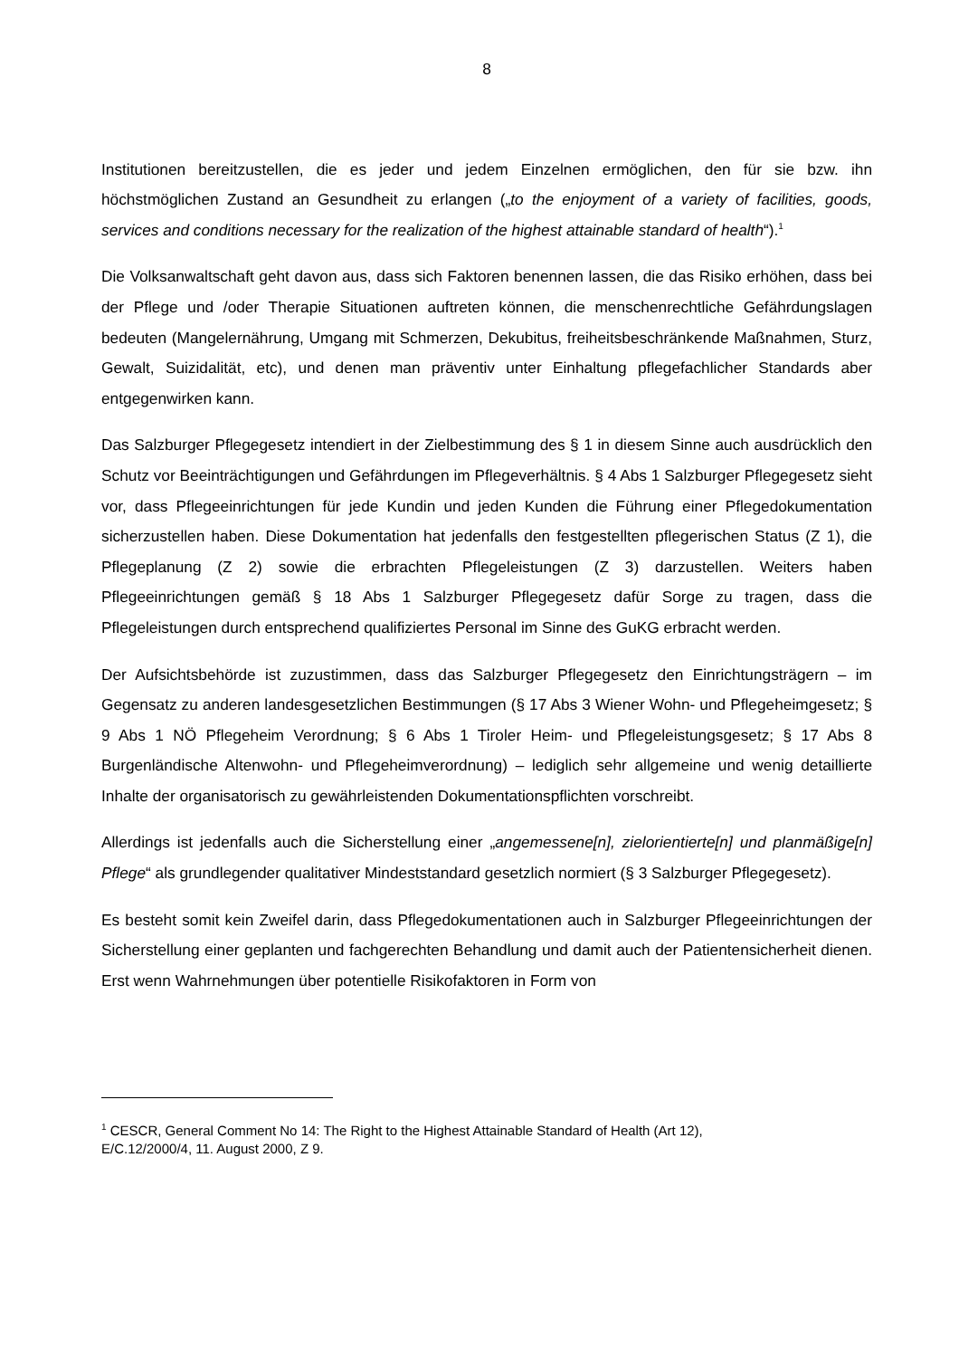8
Institutionen bereitzustellen, die es jeder und jedem Einzelnen ermöglichen, den für sie bzw. ihn höchstmöglichen Zustand an Gesundheit zu erlangen („to the enjoyment of a variety of facilities, goods, services and conditions necessary for the realization of the highest attainable standard of health“).<sup>1</sup>
Die Volksanwaltschaft geht davon aus, dass sich Faktoren benennen lassen, die das Risiko erhöhen, dass bei der Pflege und /oder Therapie Situationen auftreten können, die menschenrechtliche Gefährdungslagen bedeuten (Mangelernährung, Umgang mit Schmerzen, Dekubitus, freiheitsbeschränkende Maßnahmen, Sturz, Gewalt, Suizidalität, etc), und denen man präventiv unter Einhaltung pflegefachlicher Standards aber entgegenwirken kann.
Das Salzburger Pflegegesetz intendiert in der Zielbestimmung des § 1 in diesem Sinne auch ausdrücklich den Schutz vor Beeinträchtigungen und Gefährdungen im Pflegeverhältnis. § 4 Abs 1 Salzburger Pflegegesetz sieht vor, dass Pflegeeinrichtungen für jede Kundin und jeden Kunden die Führung einer Pflegedokumentation sicherzustellen haben. Diese Dokumentation hat jedenfalls den festgestellten pflegerischen Status (Z 1), die Pflegeplanung (Z 2) sowie die erbrachten Pflegeleistungen (Z 3) darzustellen. Weiters haben Pflegeeinrichtungen gemäß § 18 Abs 1 Salzburger Pflegegesetz dafür Sorge zu tragen, dass die Pflegeleistungen durch entsprechend qualifiziertes Personal im Sinne des GuKG erbracht werden.
Der Aufsichtsbehörde ist zuzustimmen, dass das Salzburger Pflegegesetz den Einrichtungsträgern – im Gegensatz zu anderen landesgesetzlichen Bestimmungen (§ 17 Abs 3 Wiener Wohn- und Pflegeheimgesetz; § 9 Abs 1 NÖ Pflegeheim Verordnung; § 6 Abs 1 Tiroler Heim- und Pflegeleistungsgesetz; § 17 Abs 8 Burgenländische Altenwohn- und Pflegeheimverordnung) – lediglich sehr allgemeine und wenig detaillierte Inhalte der organisatorisch zu gewährleistenden Dokumentationspflichten vorschreibt.
Allerdings ist jedenfalls auch die Sicherstellung einer „angemessene[n], zielorientierte[n] und planmäßige[n] Pflege“ als grundlegender qualitativer Mindeststandard gesetzlich normiert (§ 3 Salzburger Pflegegesetz).
Es besteht somit kein Zweifel darin, dass Pflegedokumentationen auch in Salzburger Pflegeeinrichtungen der Sicherstellung einer geplanten und fachgerechten Behandlung und damit auch der Patientensicherheit dienen. Erst wenn Wahrnehmungen über potentielle Risikofaktoren in Form von
<sup>1</sup> CESCR, General Comment No 14: The Right to the Highest Attainable Standard of Health (Art 12),
E/C.12/2000/4, 11. August 2000, Z 9.